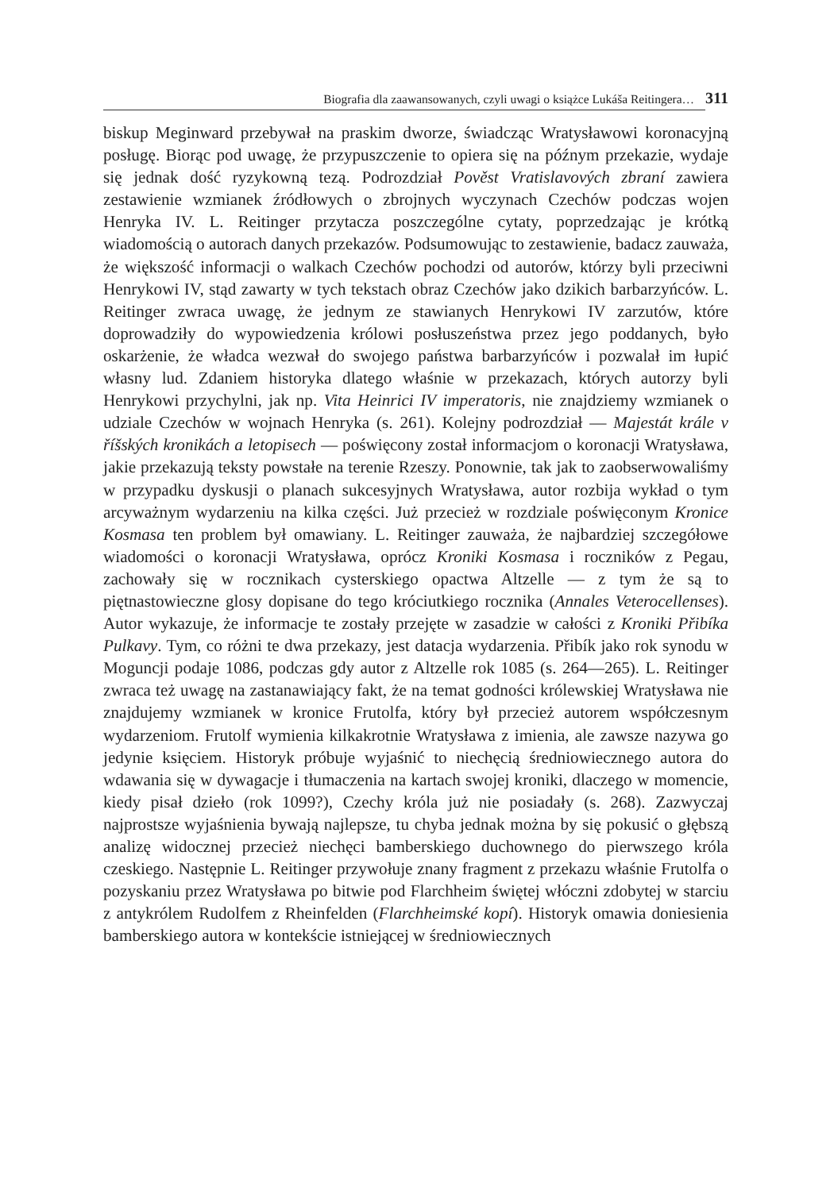Biografia dla zaawansowanych, czyli uwagi o książce Lukáša Reitingera… 311
biskup Meginward przebywał na praskim dworze, świadcząc Wratysławowi koronacyjną posługę. Biorąc pod uwagę, że przypuszczenie to opiera się na późnym przekazie, wydaje się jednak dość ryzykowną tezą. Podrozdział Pověst Vratislavových zbraní zawiera zestawienie wzmianek źródłowych o zbrojnych wyczynach Czechów podczas wojen Henryka IV. L. Reitinger przytacza poszczególne cytaty, poprzedzając je krótką wiadomością o autorach danych przekazów. Podsumowując to zestawienie, badacz zauważa, że większość informacji o walkach Czechów pochodzi od autorów, którzy byli przeciwni Henrykowi IV, stąd zawarty w tych tekstach obraz Czechów jako dzikich barbarzyńców. L. Reitinger zwraca uwagę, że jednym ze stawianych Henrykowi IV zarzutów, które doprowadziły do wypowiedzenia królowi posłuszeństwa przez jego poddanych, było oskarżenie, że władca wezwał do swojego państwa barbarzyńców i pozwalał im łupić własny lud. Zdaniem historyka dlatego właśnie w przekazach, których autorzy byli Henrykowi przychylni, jak np. Vita Heinrici IV imperatoris, nie znajdziemy wzmianek o udziale Czechów w wojnach Henryka (s. 261). Kolejny podrozdział — Majestát krále v říšských kronikách a letopisech — poświęcony został informacjom o koronacji Wratysława, jakie przekazują teksty powstałe na terenie Rzeszy. Ponownie, tak jak to zaobserwowaliśmy w przypadku dyskusji o planach sukcesyjnych Wratysława, autor rozbija wykład o tym arcyważnym wydarzeniu na kilka części. Już przecież w rozdziale poświęconym Kronice Kosmasa ten problem był omawiany. L. Reitinger zauważa, że najbardziej szczegółowe wiadomości o koronacji Wratysława, oprócz Kroniki Kosmasa i roczników z Pegau, zachowały się w rocznikach cysterskiego opactwa Altzelle — z tym że są to piętnastowieczne glosy dopisane do tego króciutkiego rocznika (Annales Veterocellenses). Autor wykazuje, że informacje te zostały przejęte w zasadzie w całości z Kroniki Přibíka Pulkavy. Tym, co różni te dwa przekazy, jest datacja wydarzenia. Přibík jako rok synodu w Moguncji podaje 1086, podczas gdy autor z Altzelle rok 1085 (s. 264—265). L. Reitinger zwraca też uwagę na zastanawiający fakt, że na temat godności królewskiej Wratysława nie znajdujemy wzmianek w kronice Frutolfa, który był przecież autorem współczesnym wydarzeniom. Frutolf wymienia kilkakrotnie Wratysława z imienia, ale zawsze nazywa go jedynie księciem. Historyk próbuje wyjaśnić to niechęcią średniowiecznego autora do wdawania się w dywagacje i tłumaczenia na kartach swojej kroniki, dlaczego w momencie, kiedy pisał dzieło (rok 1099?), Czechy króla już nie posiadały (s. 268). Zazwyczaj najprostsze wyjaśnienia bywają najlepsze, tu chyba jednak można by się pokusić o głębszą analizę widocznej przecież niechęci bamberskiego duchownego do pierwszego króla czeskiego. Następnie L. Reitinger przywołuje znany fragment z przekazu właśnie Frutolfa o pozyskaniu przez Wratysława po bitwie pod Flarchheim świętej włóczni zdobytej w starciu z antykrólem Rudolfem z Rheinfelden (Flarchheimské kopí). Historyk omawia doniesienia bamberskiego autora w kontekście istniejącej w średniowiecznych